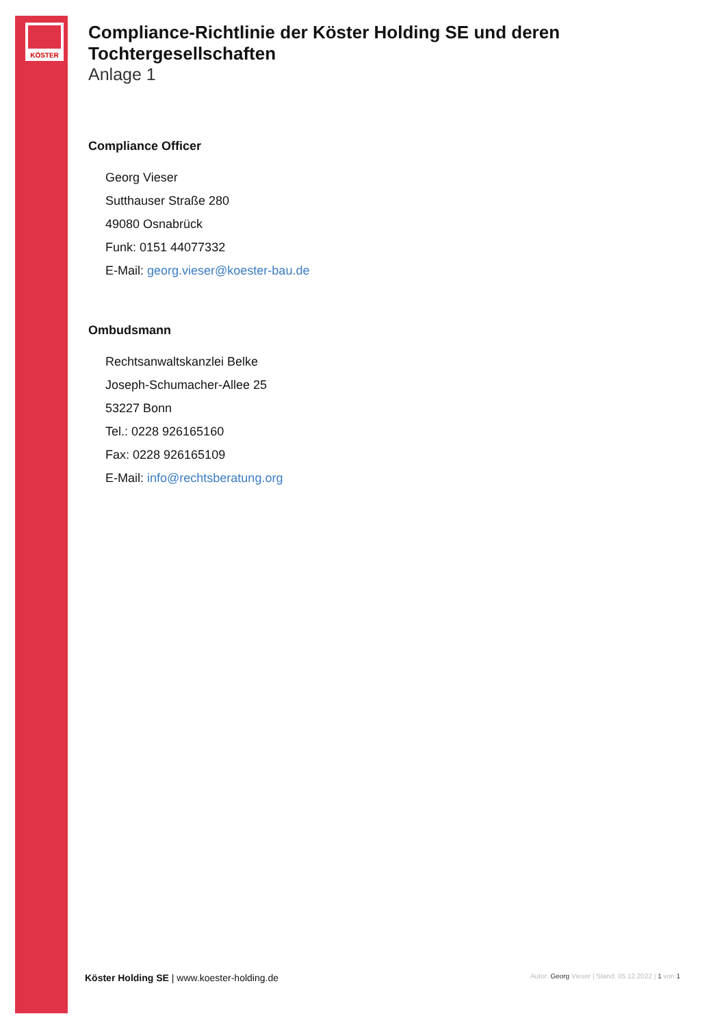KÖSTER
Compliance-Richtlinie der Köster Holding SE und deren Tochtergesellschaften
Anlage 1
Compliance Officer
Georg Vieser
Sutthauser Straße 280
49080 Osnabrück
Funk: 0151 44077332
E-Mail: georg.vieser@koester-bau.de
Ombudsmann
Rechtsanwaltskanzlei Belke
Joseph-Schumacher-Allee 25
53227 Bonn
Tel.: 0228 926165160
Fax: 0228 926165109
E-Mail: info@rechtsberatung.org
Köster Holding SE | www.koester-holding.de Autor: Georg Vieser | Stand: 05.12.2022 | 1 von 1